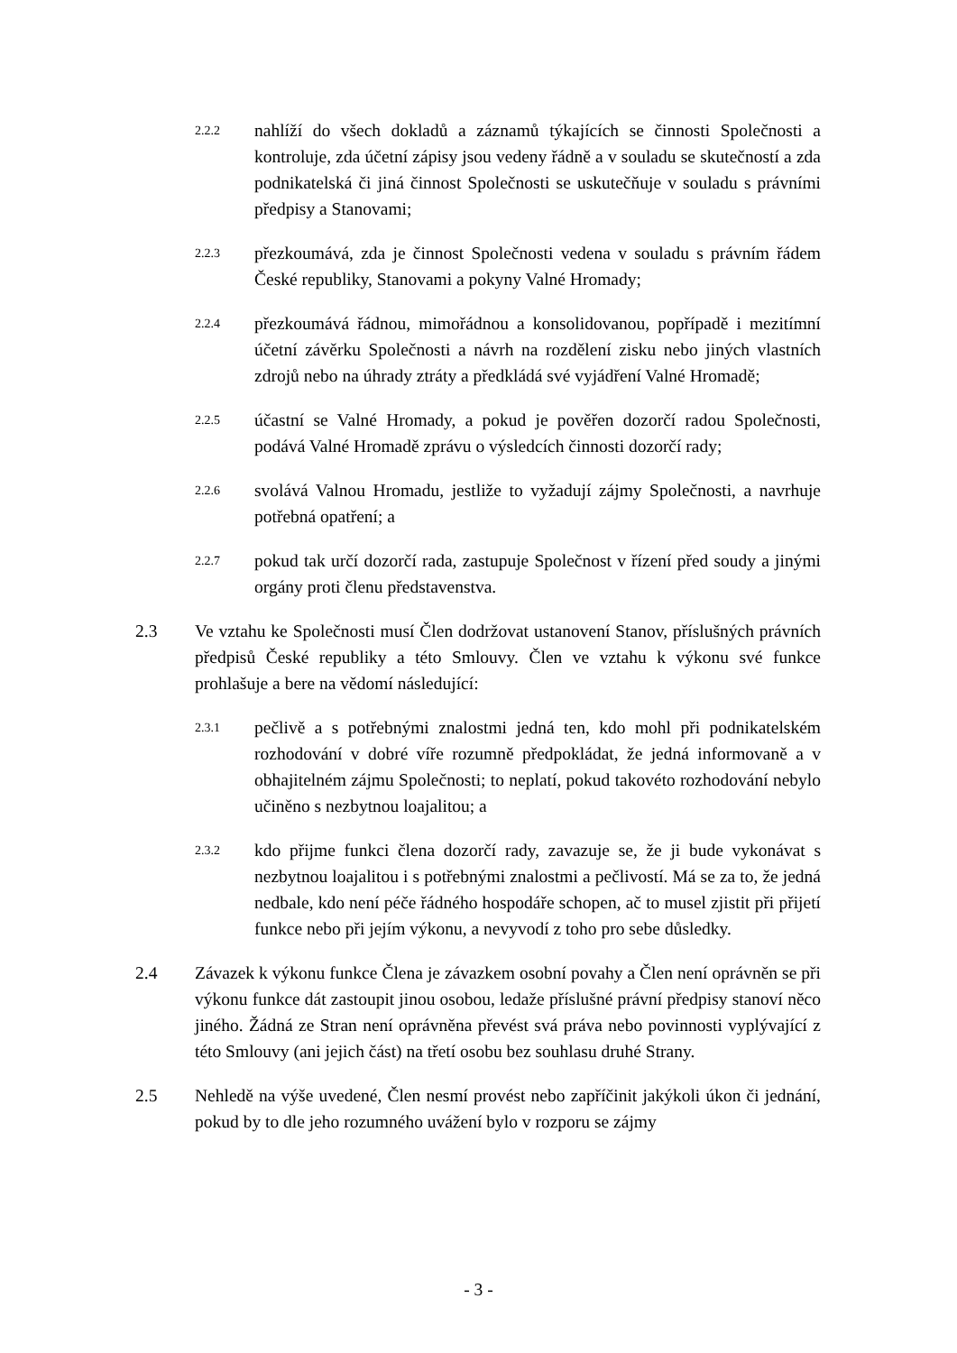2.2.2
nahlíží do všech dokladů a záznamů týkajících se činnosti Společnosti a kontroluje, zda účetní zápisy jsou vedeny řádně a v souladu se skutečností a zda podnikatelská či jiná činnost Společnosti se uskutečňuje v souladu s právními předpisy a Stanovami;
2.2.3
přezkoumává, zda je činnost Společnosti vedena v souladu s právním řádem České republiky, Stanovami a pokyny Valné Hromady;
2.2.4
přezkoumává řádnou, mimořádnou a konsolidovanou, popřípadě i mezitímní účetní závěrku Společnosti a návrh na rozdělení zisku nebo jiných vlastních zdrojů nebo na úhrady ztráty a předkládá své vyjádření Valné Hromadě;
2.2.5
účastní se Valné Hromady, a pokud je pověřen dozorčí radou Společnosti, podává Valné Hromadě zprávu o výsledcích činnosti dozorčí rady;
2.2.6
svolává Valnou Hromadu, jestliže to vyžadují zájmy Společnosti, a navrhuje potřebná opatření; a
2.2.7
pokud tak určí dozorčí rada, zastupuje Společnost v řízení před soudy a jinými orgány proti členu představenstva.
2.3 Ve vztahu ke Společnosti musí Člen dodržovat ustanovení Stanov, příslušných právních předpisů České republiky a této Smlouvy. Člen ve vztahu k výkonu své funkce prohlašuje a bere na vědomí následující:
2.3.1
pečlivě a s potřebnými znalostmi jedná ten, kdo mohl při podnikatelském rozhodování v dobré víře rozumně předpokládat, že jedná informovaně a v obhajitelném zájmu Společnosti; to neplatí, pokud takovéto rozhodování nebylo učiněno s nezbytnou loajalitou; a
2.3.2
kdo přijme funkci člena dozorčí rady, zavazuje se, že ji bude vykonávat s nezbytnou loajalitou i s potřebnými znalostmi a pečlivostí. Má se za to, že jedná nedbale, kdo není péče řádného hospodáře schopen, ač to musel zjistit při přijetí funkce nebo při jejím výkonu, a nevyvodí z toho pro sebe důsledky.
2.4 Závazek k výkonu funkce Člena je závazkem osobní povahy a Člen není oprávněn se při výkonu funkce dát zastoupit jinou osobou, ledaže příslušné právní předpisy stanoví něco jiného. Žádná ze Stran není oprávněna převést svá práva nebo povinnosti vyplývající z této Smlouvy (ani jejich část) na třetí osobu bez souhlasu druhé Strany.
2.5 Nehledě na výše uvedené, Člen nesmí provést nebo zapříčinit jakýkoli úkon či jednání, pokud by to dle jeho rozumného uvážení bylo v rozporu se zájmy
- 3 -